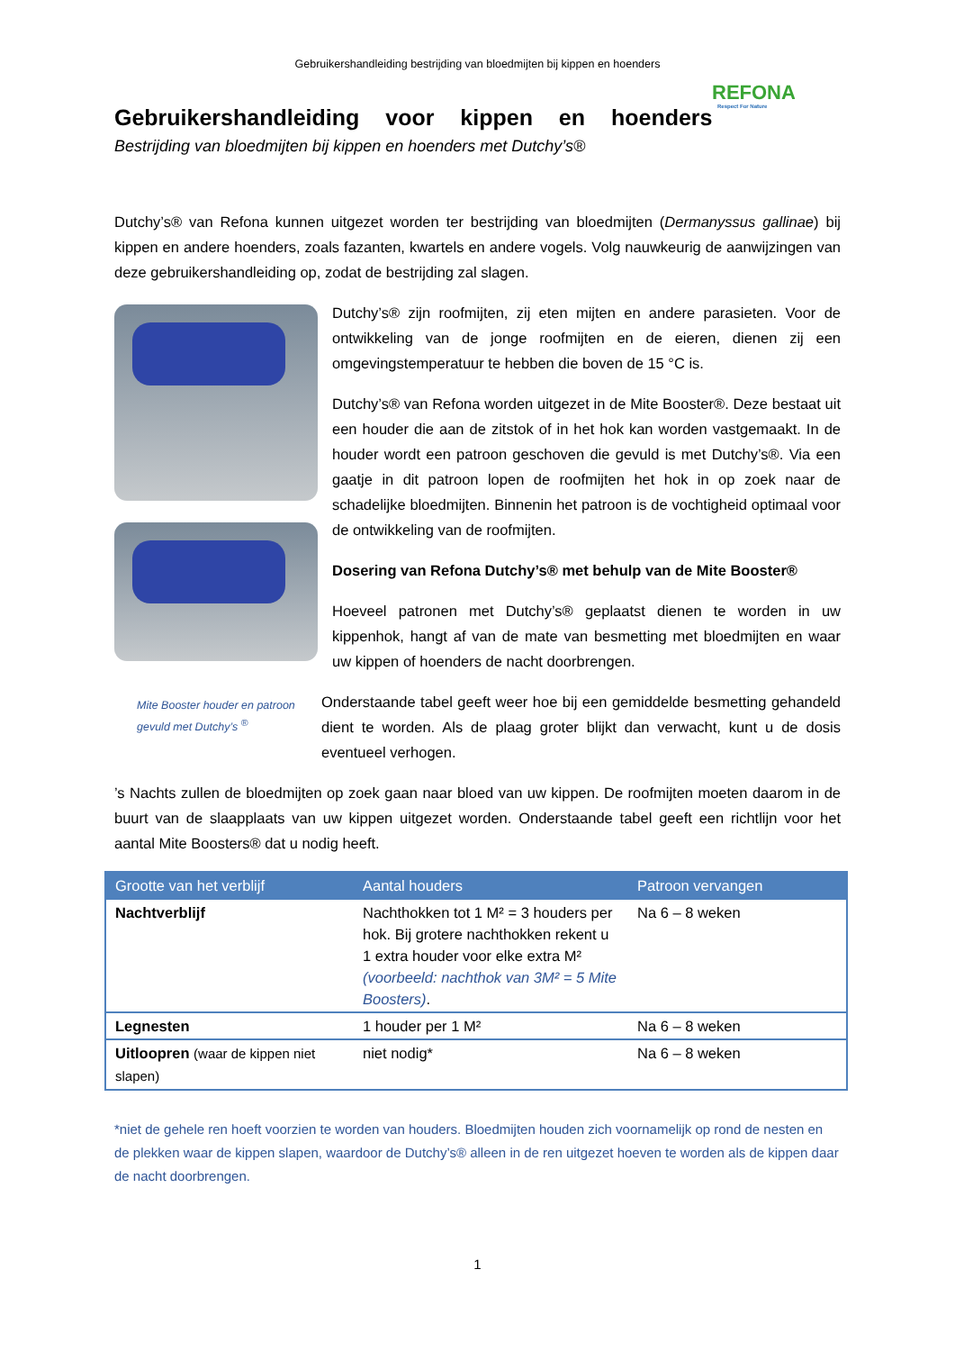Gebruikershandleiding bestrijding van bloedmijten bij kippen en hoenders
REFONA
Respect For Nature
Gebruikershandleiding voor kippen en hoenders
Bestrijding van bloedmijten bij kippen en hoenders met Dutchy’s®
Dutchy’s® van Refona kunnen uitgezet worden ter bestrijding van bloedmijten (Dermanyssus gallinae) bij kippen en andere hoenders, zoals fazanten, kwartels en andere vogels. Volg nauwkeurig de aanwijzingen van deze gebruikershandleiding op, zodat de bestrijding zal slagen.
Mite Booster houder en patroon gevuld met Dutchy’s <sup>®</sup>
Dutchy’s® zijn roofmijten, zij eten mijten en andere parasieten. Voor de ontwikkeling van de jonge roofmijten en de eieren, dienen zij een omgevingstemperatuur te hebben die boven de 15 °C is.
Dutchy’s® van Refona worden uitgezet in de Mite Booster®. Deze bestaat uit een houder die aan de zitstok of in het hok kan worden vastgemaakt. In de houder wordt een patroon geschoven die gevuld is met Dutchy’s®. Via een gaatje in dit patroon lopen de roofmijten het hok in op zoek naar de schadelijke bloedmijten. Binnenin het patroon is de vochtigheid optimaal voor de ontwikkeling van de roofmijten.
Dosering van Refona Dutchy’s® met behulp van de Mite Booster®
Hoeveel patronen met Dutchy’s® geplaatst dienen te worden in uw kippenhok, hangt af van de mate van besmetting met bloedmijten en waar uw kippen of hoenders de nacht doorbrengen.
Onderstaande tabel geeft weer hoe bij een gemiddelde besmetting gehandeld dient te worden. Als de plaag groter blijkt dan verwacht, kunt u de dosis eventueel verhogen.
’s Nachts zullen de bloedmijten op zoek gaan naar bloed van uw kippen. De roofmijten moeten daarom in de buurt van de slaapplaats van uw kippen uitgezet worden. Onderstaande tabel geeft een richtlijn voor het aantal Mite Boosters® dat u nodig heeft.
| Grootte van het verblijf | Aantal houders | Patroon vervangen |
| --- | --- | --- |
| Nachtverblijf | Nachthokken tot 1 M² = 3 houders per hok. Bij grotere nachthokken rekent u 1 extra houder voor elke extra M² (voorbeeld: nachthok van 3M² = 5 Mite Boosters) . | Na 6 – 8 weken |
| Legnesten | 1 houder per 1 M² | Na 6 – 8 weken |
| Uitloopren (waar de kippen niet slapen) | niet nodig* | Na 6 – 8 weken |
*niet de gehele ren hoeft voorzien te worden van houders. Bloedmijten houden zich voornamelijk op rond de nesten en de plekken waar de kippen slapen, waardoor de Dutchy’s® alleen in de ren uitgezet hoeven te worden als de kippen daar de nacht doorbrengen.
1